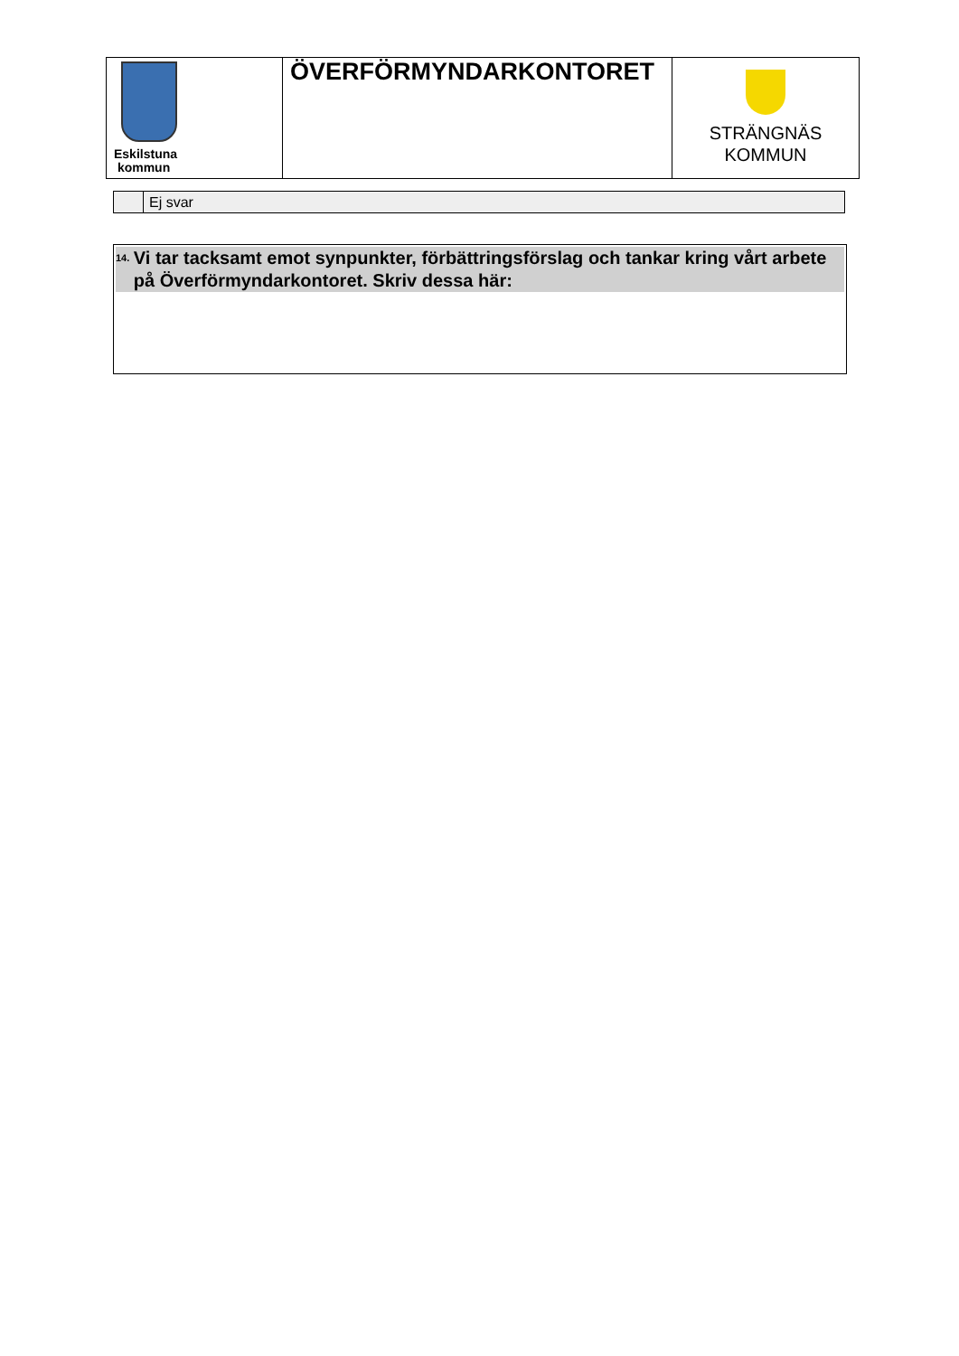| Eskilstuna kommun | ÖVERFÖRMYNDARKONTORET | STRÄNGNÄS KOMMUN |
| | Ej svar |
<sup>14.</sup>
Vi tar tacksamt emot synpunkter, förbättringsförslag och tankar kring vårt arbete på Överförmyndarkontoret. Skriv dessa här: